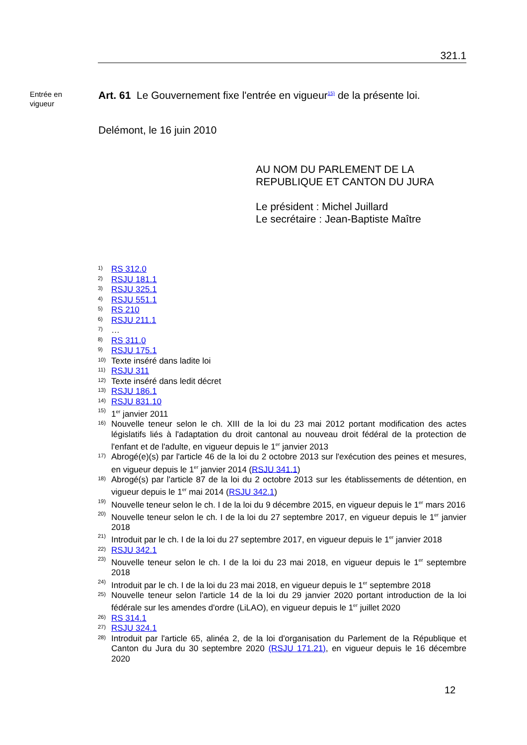321.1
Entrée en
vigueur
Art. 61 Le Gouvernement fixe l'entrée en vigueur<sup>15)</sup> de la présente loi.
Delémont, le 16 juin 2010
AU NOM DU PARLEMENT DE LA
REPUBLIQUE ET CANTON DU JURA
Le président : Michel Juillard
Le secrétaire : Jean-Baptiste Maître
1) RS 312.0
2) RSJU 181.1
3) RSJU 325.1
4) RSJU 551.1
5) RS 210
6) RSJU 211.1
7) …
8) RS 311.0
9) RSJU 175.1
10) Texte inséré dans ladite loi
11) RSJU 311
12) Texte inséré dans ledit décret
13) RSJU 186.1
14) RSJU 831.10
15) 1<sup>er</sup> janvier 2011
16) Nouvelle teneur selon le ch. XIII de la loi du 23 mai 2012 portant modification des actes législatifs liés à l'adaptation du droit cantonal au nouveau droit fédéral de la protection de l'enfant et de l'adulte, en vigueur depuis le 1<sup>er</sup> janvier 2013
17) Abrogé(e)(s) par l'article 46 de la loi du 2 octobre 2013 sur l'exécution des peines et mesures, en vigueur depuis le 1<sup>er</sup> janvier 2014 (RSJU 341.1)
18) Abrogé(s) par l'article 87 de la loi du 2 octobre 2013 sur les établissements de détention, en vigueur depuis le 1<sup>er</sup> mai 2014 (RSJU 342.1)
19) Nouvelle teneur selon le ch. I de la loi du 9 décembre 2015, en vigueur depuis le 1<sup>er</sup> mars 2016
20) Nouvelle teneur selon le ch. I de la loi du 27 septembre 2017, en vigueur depuis le 1<sup>er</sup> janvier 2018
21) Introduit par le ch. I de la loi du 27 septembre 2017, en vigueur depuis le 1<sup>er</sup> janvier 2018
22) RSJU 342.1
23) Nouvelle teneur selon le ch. I de la loi du 23 mai 2018, en vigueur depuis le 1<sup>er</sup> septembre 2018
24) Introduit par le ch. I de la loi du 23 mai 2018, en vigueur depuis le 1<sup>er</sup> septembre 2018
25) Nouvelle teneur selon l'article 14 de la loi du 29 janvier 2020 portant introduction de la loi fédérale sur les amendes d'ordre (LiLAO), en vigueur depuis le 1<sup>er</sup> juillet 2020
26) RS 314.1
27) RSJU 324.1
28) Introduit par l'article 65, alinéa 2, de la loi d'organisation du Parlement de la République et Canton du Jura du 30 septembre 2020 (RSJU 171.21), en vigueur depuis le 16 décembre 2020
12